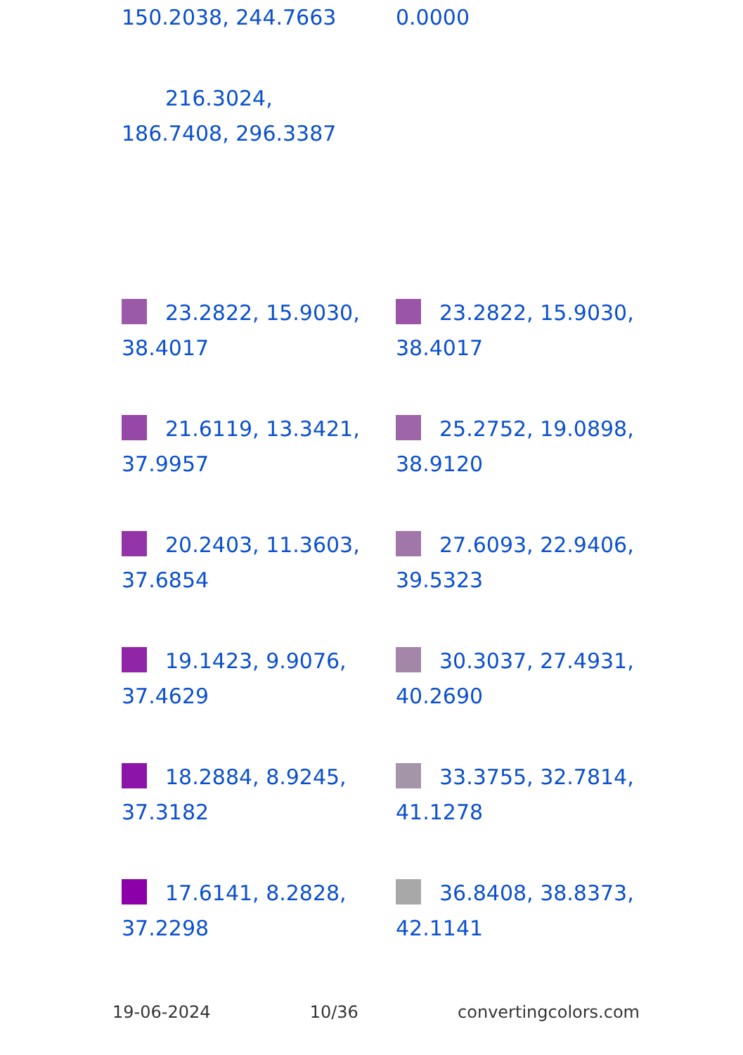150.2038, 244.7663 0.0000
216.3024,
186.7408, 296.3387
23.2822, 15.9030, 38.4017
23.2822, 15.9030, 38.4017
21.6119, 13.3421, 37.9957
25.2752, 19.0898, 38.9120
20.2403, 11.3603, 37.6854
27.6093, 22.9406, 39.5323
19.1423, 9.9076, 37.4629
30.3037, 27.4931, 40.2690
18.2884, 8.9245, 37.3182
33.3755, 32.7814, 41.1278
17.6141, 8.2828, 37.2298
36.8408, 38.8373, 42.1141
19-06-2024 10/36 convertingcolors.com